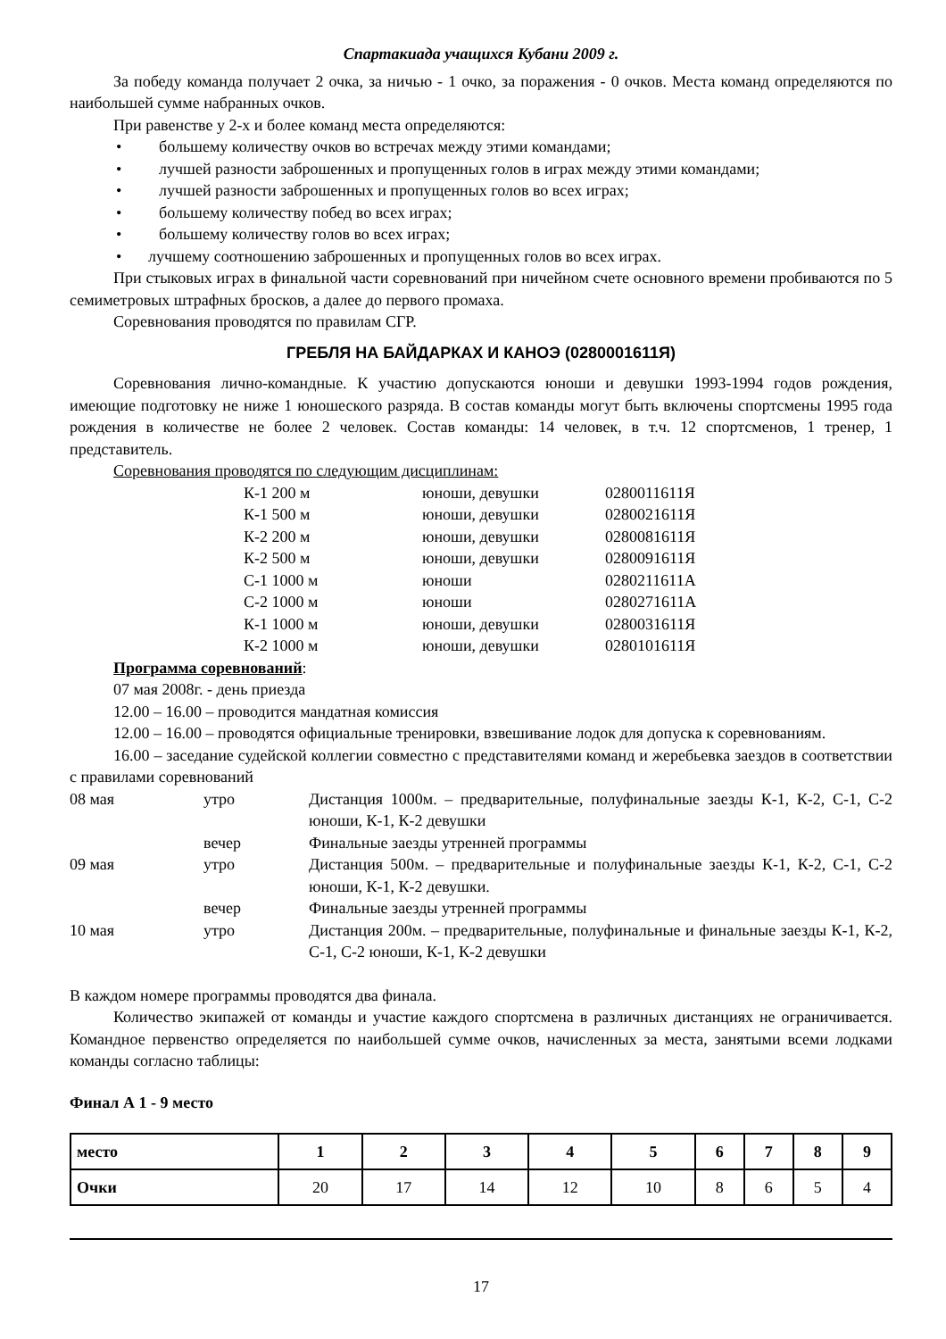Спартакиада учащихся Кубани 2009 г.
За победу команда получает 2 очка, за ничью - 1 очко, за поражения - 0 очков. Места команд определяются по наибольшей сумме набранных очков.
При равенстве у 2-х и более команд места определяются:
• большему количеству очков во встречах между этими командами;
• лучшей разности заброшенных и пропущенных голов в играх между этими командами;
• лучшей разности заброшенных и пропущенных голов во всех играх;
• большему количеству побед во всех играх;
• большему количеству голов во всех играх;
• лучшему соотношению заброшенных и пропущенных голов во всех играх.
При стыковых играх в финальной части соревнований при ничейном счете основного времени пробиваются по 5 семиметровых штрафных бросков, а далее до первого промаха.
Соревнования проводятся по правилам СГР.
ГРЕБЛЯ НА БАЙДАРКАХ И КАНОЭ (0280001611Я)
Соревнования лично-командные. К участию допускаются юноши и девушки 1993-1994 годов рождения, имеющие подготовку не ниже 1 юношеского разряда. В состав команды могут быть включены спортсмены 1995 года рождения в количестве не более 2 человек. Состав команды: 14 человек, в т.ч. 12 спортсменов, 1 тренер, 1 представитель.
Соревнования проводятся по следующим дисциплинам:
| К-1 200 м | юноши, девушки | 0280011611Я |
| К-1 500 м | юноши, девушки | 0280021611Я |
| К-2 200 м | юноши, девушки | 0280081611Я |
| К-2 500 м | юноши, девушки | 0280091611Я |
| С-1 1000 м | юноши | 0280211611А |
| С-2 1000 м | юноши | 0280271611А |
| К-1 1000 м | юноши, девушки | 0280031611Я |
| К-2 1000 м | юноши, девушки | 0280101611Я |
Программа соревнований:
07 мая 2008г. - день приезда
12.00 – 16.00 – проводится мандатная комиссия
12.00 – 16.00 – проводятся официальные тренировки, взвешивание лодок для допуска к соревнованиям.
16.00 – заседание судейской коллегии совместно с представителями команд и жеребьевка заездов в соответствии с правилами соревнований
| 08 мая | утро | Дистанция 1000м. – предварительные, полуфинальные заезды К-1, К-2, С-1, С-2 юноши, К-1, К-2 девушки |
| | вечер | Финальные заезды утренней программы |
| 09 мая | утро | Дистанция 500м. – предварительные и полуфинальные заезды К-1, К-2, С-1, С-2 юноши, К-1, К-2 девушки. |
| | вечер | Финальные заезды утренней программы |
| 10 мая | утро | Дистанция 200м. – предварительные, полуфинальные и финальные заезды К-1, К-2, С-1, С-2 юноши, К-1, К-2 девушки |
В каждом номере программы проводятся два финала.
Количество экипажей от команды и участие каждого спортсмена в различных дистанциях не ограничивается. Командное первенство определяется по наибольшей сумме очков, начисленных за места, занятыми всеми лодками команды согласно таблицы:
Финал А 1 - 9 место
| место | 1 | 2 | 3 | 4 | 5 | 6 | 7 | 8 | 9 |
| --- | --- | --- | --- | --- | --- | --- | --- | --- | --- |
| Очки | 20 | 17 | 14 | 12 | 10 | 8 | 6 | 5 | 4 |
17